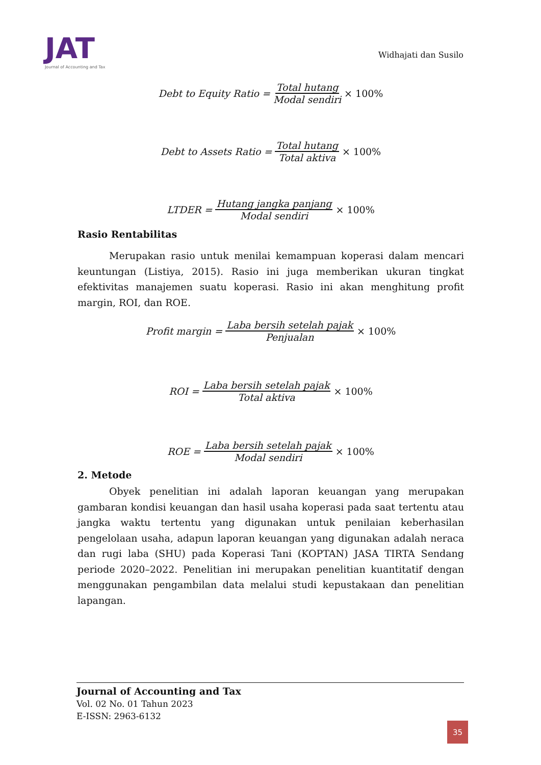JAT
Journal of Accounting and Tax
Widhajati dan Susilo
Debt to Equity Ratio = Total hutang Modal sendiri × 100%
Debt to Assets Ratio = Total hutang Total aktiva × 100%
LTDER = Hutang jangka panjang Modal sendiri × 100%
Rasio Rentabilitas
Merupakan rasio untuk menilai kemampuan koperasi dalam mencari keuntungan (Listiya, 2015). Rasio ini juga memberikan ukuran tingkat efektivitas manajemen suatu koperasi. Rasio ini akan menghitung profit margin, ROI, dan ROE.
Profit margin = Laba bersih setelah pajak Penjualan × 100%
ROI = Laba bersih setelah pajak Total aktiva × 100%
ROE = Laba bersih setelah pajak Modal sendiri × 100%
2. Metode
Obyek penelitian ini adalah laporan keuangan yang merupakan gambaran kondisi keuangan dan hasil usaha koperasi pada saat tertentu atau jangka waktu tertentu yang digunakan untuk penilaian keberhasilan pengelolaan usaha, adapun laporan keuangan yang digunakan adalah neraca dan rugi laba (SHU) pada Koperasi Tani (KOPTAN) JASA TIRTA Sendang periode 2020–2022. Penelitian ini merupakan penelitian kuantitatif dengan menggunakan pengambilan data melalui studi kepustakaan dan penelitian lapangan.
Journal of Accounting and Tax
Vol. 02 No. 01 Tahun 2023
E-ISSN: 2963-6132
35